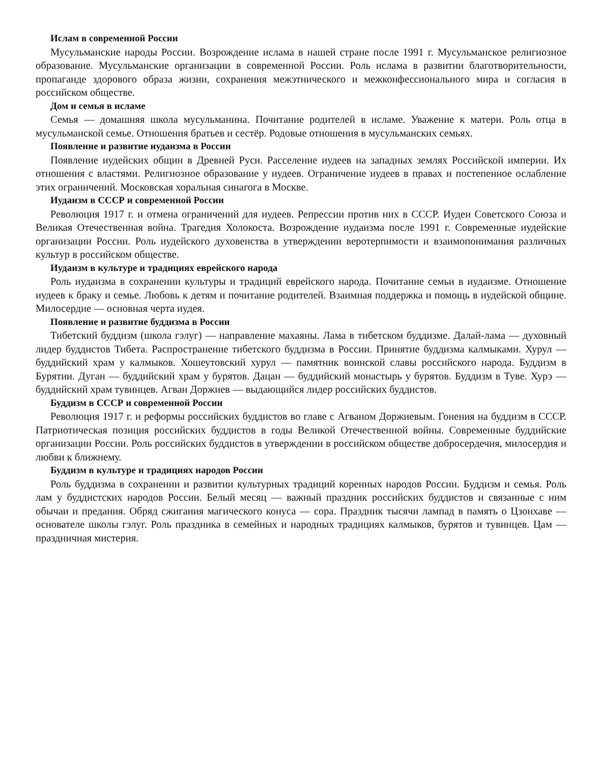Ислам в современной России
Мусульманские народы России. Возрождение ислама в нашей стране после 1991 г. Мусульманское религиозное образование. Мусульманские организации в современной России. Роль ислама в развитии благотворительности, пропаганде здорового образа жизни, сохранения межэтнического и межконфесси­онального мира и согласия в российском обществе.
Дом и семья в исламе
Семья — домашняя школа мусульманина. Почитание родителей в исламе. Уважение к матери. Роль отца в мусульманской семье. Отношения братьев и сестёр. Родовые отношения в мусульманских семьях.
Появление и развитие иудаизма в России
Появление иудейских общин в Древней Руси. Расселение иудеев на западных землях Российской им­перии. Их отношения с властями. Религиозное образование у иудеев. Ограничение иудеев в правах и пос­тепенное ослабление этих ограничений. Московская хоральная синагога в Москве.
Иудаизм в СССР и современной России
Революция 1917 г. и отмена ограничений для иудеев. Репрессии против них в СССР. Иудеи Советско­го Союза и Великая Отечественная война. Трагедия Холокоста. Возрождение иудаизма после 1991 г. Сов­ременные иудейские организации России. Роль иудейского духовенства в утверждении веротерпимости и взаимопонимания различных культур в российском обществе.
Иудаизм в культуре и традициях еврейского народа
Роль иудаизма в сохранении культуры и традиций еврейского народа. Почитание семьи в иудаизме. Отношение иудеев к браку и семье. Любовь к детям и почитание родителей. Взаимная поддержка и по­мощь в иудейской общине. Милосердие — основная черта иудея.
Появление и развитие буддизма в России
Тибетский буддизм (школа гэлуг) — направление махаяны. Лама в тибетском буддизме. Далай-лама — духовный лидер буддистов Тибета. Распространение тибетского буддизма в России. Принятие буддизма калмыками. Хурул — буддийский храм у калмыков. Хошеутовский хурул — памятник воинской славы российского народа. Буддизм в Бурятии. Дуган — буддийский храм у бурятов. Дацан — буддийский мо­настырь у бурятов. Буддизм в Туве. Хурэ — буддийский храм тувинцев. Агван Доржиев — выдающийся лидер российских буддистов.
Буддизм в СССР и современной России
Революция 1917 г. и реформы российских буддистов во главе с Агваном Доржиевым. Гонения на буд­дизм в СССР. Патриотическая позиция российских буддистов в годы Великой Отечественной войны. Современные буддийские организации России. Роль российских буддистов в утверждении в российском обществе добросердечия, милосердия и любви к ближнему.
Буддизм в культуре и традициях народов России
Роль буддизма в сохранении и развитии культурных традиций коренных народов России. Буддизм и семья. Роль лам у буддистских народов России. Белый месяц — важный праздник российских буддис­тов и связанные с ним обычаи и предания. Обряд сжигания магического конуса — сора. Праздник тысячи лампад в память о Цзонхаве — основателе школы гэлуг. Роль праздника в семейных и народных традици­ях калмыков, бурятов и тувинцев. Цам — праздничная мистерия.